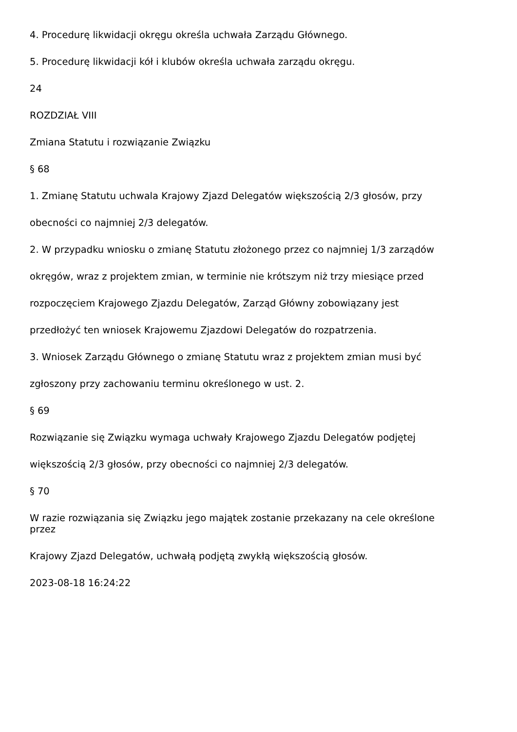4. Procedurę likwidacji okręgu określa uchwała Zarządu Głównego.
5. Procedurę likwidacji kół i klubów określa uchwała zarządu okręgu.
24
ROZDZIAŁ VIII
Zmiana Statutu i rozwiązanie Związku
§ 68
1. Zmianę Statutu uchwala Krajowy Zjazd Delegatów większością 2/3 głosów, przy
obecności co najmniej 2/3 delegatów.
2. W przypadku wniosku o zmianę Statutu złożonego przez co najmniej 1/3 zarządów
okręgów, wraz z projektem zmian, w terminie nie krótszym niż trzy miesiące przed
rozpoczęciem Krajowego Zjazdu Delegatów, Zarząd Główny zobowiązany jest
przedłożyć ten wniosek Krajowemu Zjazdowi Delegatów do rozpatrzenia.
3. Wniosek Zarządu Głównego o zmianę Statutu wraz z projektem zmian musi być
zgłoszony przy zachowaniu terminu określonego w ust. 2.
§ 69
Rozwiązanie się Związku wymaga uchwały Krajowego Zjazdu Delegatów podjętej
większością 2/3 głosów, przy obecności co najmniej 2/3 delegatów.
§ 70
W razie rozwiązania się Związku jego majątek zostanie przekazany na cele określone
przez
Krajowy Zjazd Delegatów, uchwałą podjętą zwykłą większością głosów.
2023-08-18 16:24:22